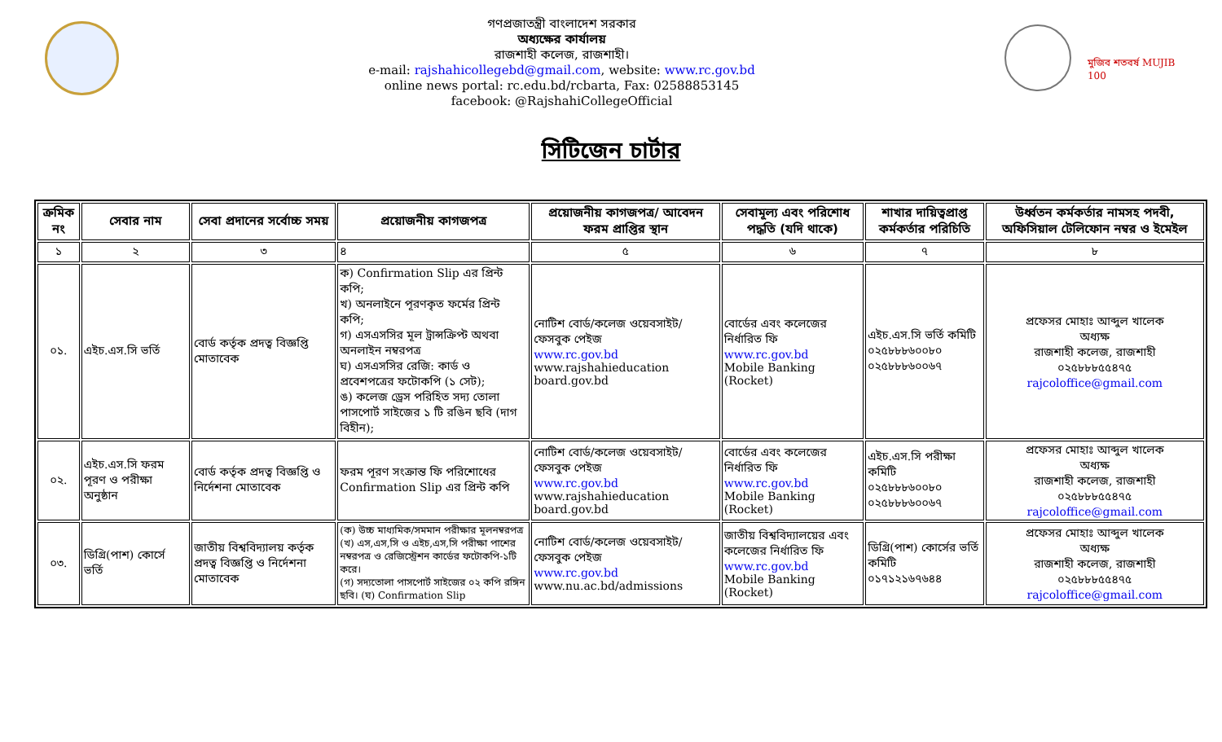গণপ্রজাতন্ত্রী বাংলাদেশ সরকার
অধ্যক্ষের কার্যালয়
রাজশাহী কলেজ, রাজশাহী।
e-mail: rajshahicollegebd@gmail.com, website: www.rc.gov.bd
online news portal: rc.edu.bd/rcbarta, Fax: 02588853145
facebook: @RajshahiCollegeOfficial
মুজিব শতবর্ষ MUJIB 100
সিটিজেন চার্টার
| ক্রমিক নং | সেবার নাম | সেবা প্রদানের সর্বোচ্চ সময় | প্রয়োজনীয় কাগজপত্র | প্রয়োজনীয় কাগজপত্র/ আবেদন ফরম প্রাপ্তির স্থান | সেবামূল্য এবং পরিশোধ পদ্ধতি (যদি থাকে) | শাখার দায়িত্বপ্রাপ্ত কর্মকর্তার পরিচিতি | উর্ধ্বতন কর্মকর্তার নামসহ পদবী, অফিসিয়াল টেলিফোন নম্বর ও ইমেইল |
| --- | --- | --- | --- | --- | --- | --- | --- |
| ১ | ২ | ৩ | ৪ | ৫ | ৬ | ৭ | ৮ |
| ০১. | এইচ.এস.সি ভর্তি | বোর্ড কর্তৃক প্রদত্ব বিজ্ঞপ্তি মোতাবেক | ক) Confirmation Slip এর প্রিন্ট কপি; খ) অনলাইনে পূরণকৃত ফর্মের প্রিন্ট কপি; গ) এসএসসির মূল ট্রান্সক্রিপ্ট অথবা অনলাইন নম্বরপত্র ঘ) এসএসসির রেজি: কার্ড ও প্রবেশপত্রের ফটোকপি (১ সেট); ঙ) কলেজ ড্রেস পরিহিত সদ্য তোলা পাসপোর্ট সাইজের ১ টি রঙিন ছবি (দাগ বিহীন); | নোটিশ বোর্ড/কলেজ ওয়েবসাইট/ফেসবুক পেইজ www.rc.gov.bd www.rajshahieducation board.gov.bd | বোর্ডের এবং কলেজের নির্ধারিত ফি www.rc.gov.bd Mobile Banking (Rocket) | এইচ.এস.সি ভর্তি কমিটি ০২৫৮৮৮৬০০৮০ ০২৫৮৮৮৬০০৬৭ | প্রফেসর মোহাঃ আব্দুল খালেক অধ্যক্ষ রাজশাহী কলেজ, রাজশাহী ০২৫৮৮৮৫৫৪৭৫ rajcoloffice@gmail.com |
| ০২. | এইচ.এস.সি ফরম পূরণ ও পরীক্ষা অনুষ্ঠান | বোর্ড কর্তৃক প্রদত্ব বিজ্ঞপ্তি ও নির্দেশনা মোতাবেক | ফরম পূরণ সংক্রান্ত ফি পরিশোধের Confirmation Slip এর প্রিন্ট কপি | নোটিশ বোর্ড/কলেজ ওয়েবসাইট/ফেসবুক পেইজ www.rc.gov.bd www.rajshahieducation board.gov.bd | বোর্ডের এবং কলেজের নির্ধারিত ফি www.rc.gov.bd Mobile Banking (Rocket) | এইচ.এস.সি পরীক্ষা কমিটি ০২৫৮৮৮৬০০৮০ ০২৫৮৮৮৬০০৬৭ | প্রফেসর মোহাঃ আব্দুল খালেক অধ্যক্ষ রাজশাহী কলেজ, রাজশাহী ০২৫৮৮৮৫৫৪৭৫ rajcoloffice@gmail.com |
| ০৩. | ডিগ্রি(পাশ) কোর্সে ভর্তি | জাতীয় বিশ্ববিদ্যালয় কর্তৃক প্রদত্ব বিজ্ঞপ্তি ও নির্দেশনা মোতাবেক | (ক) উচ্চ মাধ্যমিক/সমমান পরীক্ষার মূলনম্বরপত্র (খ) এস,এস,সি ও এইচ,এস,সি পরীক্ষা পাশের নম্বরপত্র ও রেজিস্ট্রেশন কার্ডের ফটোকপি-১টি করে। (গ) সদ্যতোলা পাসপোর্ট সাইজের ০২ কপি রঙ্গিন ছবি। (ঘ) Confirmation Slip | নোটিশ বোর্ড/কলেজ ওয়েবসাইট/ ফেসবুক পেইজ www.rc.gov.bd www.nu.ac.bd/admissions | জাতীয় বিশ্ববিদ্যালয়ের এবং কলেজের নির্ধারিত ফি www.rc.gov.bd Mobile Banking (Rocket) | ডিগ্রি(পাশ) কোর্সের ভর্তি কমিটি ০১৭১২১৬৭৬৪৪ | প্রফেসর মোহাঃ আব্দুল খালেক অধ্যক্ষ রাজশাহী কলেজ, রাজশাহী ০২৫৮৮৮৫৫৪৭৫ rajcoloffice@gmail.com |